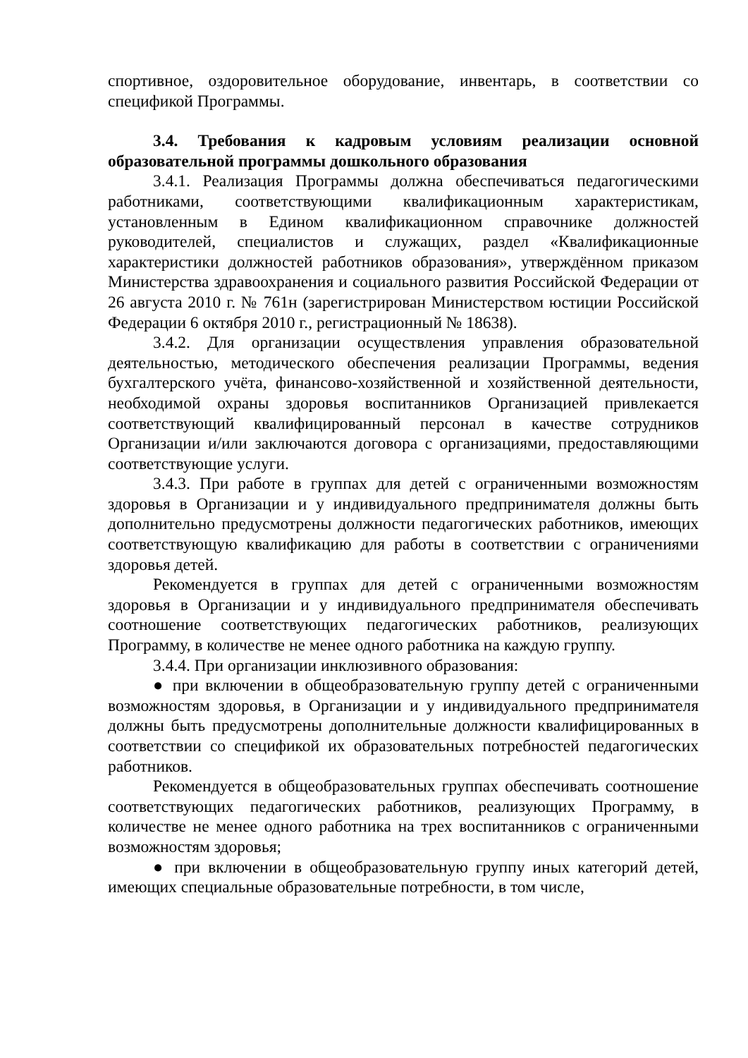спортивное, оздоровительное оборудование, инвентарь, в соответствии со спецификой Программы.
3.4. Требования к кадровым условиям реализации основной образовательной программы дошкольного образования
3.4.1. Реализация Программы должна обеспечиваться педагогическими работниками, соответствующими квалификационным характеристикам, установленным в Едином квалификационном справочнике должностей руководителей, специалистов и служащих, раздел «Квалификационные характеристики должностей работников образования», утверждённом приказом Министерства здравоохранения и социального развития Российской Федерации от 26 августа 2010 г. № 761н (зарегистрирован Министерством юстиции Российской Федерации 6 октября 2010 г., регистрационный № 18638).
3.4.2. Для организации осуществления управления образовательной деятельностью, методического обеспечения реализации Программы, ведения бухгалтерского учёта, финансово-хозяйственной и хозяйственной деятельности, необходимой охраны здоровья воспитанников Организацией привлекается соответствующий квалифицированный персонал в качестве сотрудников Организации и/или заключаются договора с организациями, предоставляющими соответствующие услуги.
3.4.3. При работе в группах для детей с ограниченными возможностям здоровья в Организации и у индивидуального предпринимателя должны быть дополнительно предусмотрены должности педагогических работников, имеющих соответствующую квалификацию для работы в соответствии с ограничениями здоровья детей.
Рекомендуется в группах для детей с ограниченными возможностям здоровья в Организации и у индивидуального предпринимателя обеспечивать соотношение соответствующих педагогических работников, реализующих Программу, в количестве не менее одного работника на каждую группу.
3.4.4. При организации инклюзивного образования:
● при включении в общеобразовательную группу детей с ограниченными возможностям здоровья, в Организации и у индивидуального предпринимателя должны быть предусмотрены дополнительные должности квалифицированных в соответствии со спецификой их образовательных потребностей педагогических работников.
Рекомендуется в общеобразовательных группах обеспечивать соотношение соответствующих педагогических работников, реализующих Программу, в количестве не менее одного работника на трех воспитанников с ограниченными возможностям здоровья;
● при включении в общеобразовательную группу иных категорий детей, имеющих специальные образовательные потребности, в том числе,